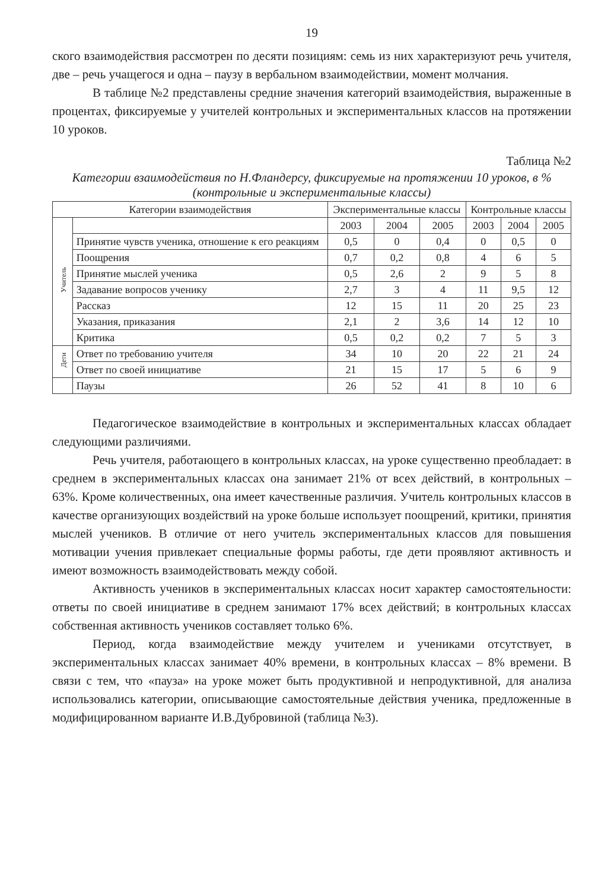19
ского взаимодействия рассмотрен по десяти позициям: семь из них характеризуют речь учителя, две – речь учащегося и одна – паузу в вербальном взаимодействии, момент молчания.
В таблице №2 представлены средние значения категорий взаимодействия, выраженные в процентах, фиксируемые у учителей контрольных и экспериментальных классов на протяжении 10 уроков.
Таблица №2
Категории взаимодействия по Н.Фландерсу, фиксируемые на протяжении 10 уроков, в % (контрольные и экспериментальные классы)
| Категории взаимодействия | | Экспериментальные классы | | | Контрольные классы | | |
| --- | --- | --- | --- | --- | --- | --- | --- |
| Учитель | | 2003 | 2004 | 2005 | 2003 | 2004 | 2005 |
| | Принятие чувств ученика, отношение к его реакциям | 0,5 | 0 | 0,4 | 0 | 0,5 | 0 |
| | Поощрения | 0,7 | 0,2 | 0,8 | 4 | 6 | 5 |
| | Принятие мыслей ученика | 0,5 | 2,6 | 2 | 9 | 5 | 8 |
| | Задавание вопросов ученику | 2,7 | 3 | 4 | 11 | 9,5 | 12 |
| | Рассказ | 12 | 15 | 11 | 20 | 25 | 23 |
| | Указания, приказания | 2,1 | 2 | 3,6 | 14 | 12 | 10 |
| | Критика | 0,5 | 0,2 | 0,2 | 7 | 5 | 3 |
| Дети | Ответ по требованию учителя | 34 | 10 | 20 | 22 | 21 | 24 |
| | Ответ по своей инициативе | 21 | 15 | 17 | 5 | 6 | 9 |
| | Паузы | 26 | 52 | 41 | 8 | 10 | 6 |
Педагогическое взаимодействие в контрольных и экспериментальных классах обладает следующими различиями.
Речь учителя, работающего в контрольных классах, на уроке существенно преобладает: в среднем в экспериментальных классах она занимает 21% от всех действий, в контрольных – 63%. Кроме количественных, она имеет качественные различия. Учитель контрольных классов в качестве организующих воздействий на уроке больше использует поощрений, критики, принятия мыслей учеников. В отличие от него учитель экспериментальных классов для повышения мотивации учения привлекает специальные формы работы, где дети проявляют активность и имеют возможность взаимодействовать между собой.
Активность учеников в экспериментальных классах носит характер самостоятельности: ответы по своей инициативе в среднем занимают 17% всех действий; в контрольных классах собственная активность учеников составляет только 6%.
Период, когда взаимодействие между учителем и учениками отсутствует, в экспериментальных классах занимает 40% времени, в контрольных классах – 8% времени. В связи с тем, что «пауза» на уроке может быть продуктивной и непродуктивной, для анализа использовались категории, описывающие самостоятельные действия ученика, предложенные в модифицированном варианте И.В.Дубровиной (таблица №3).